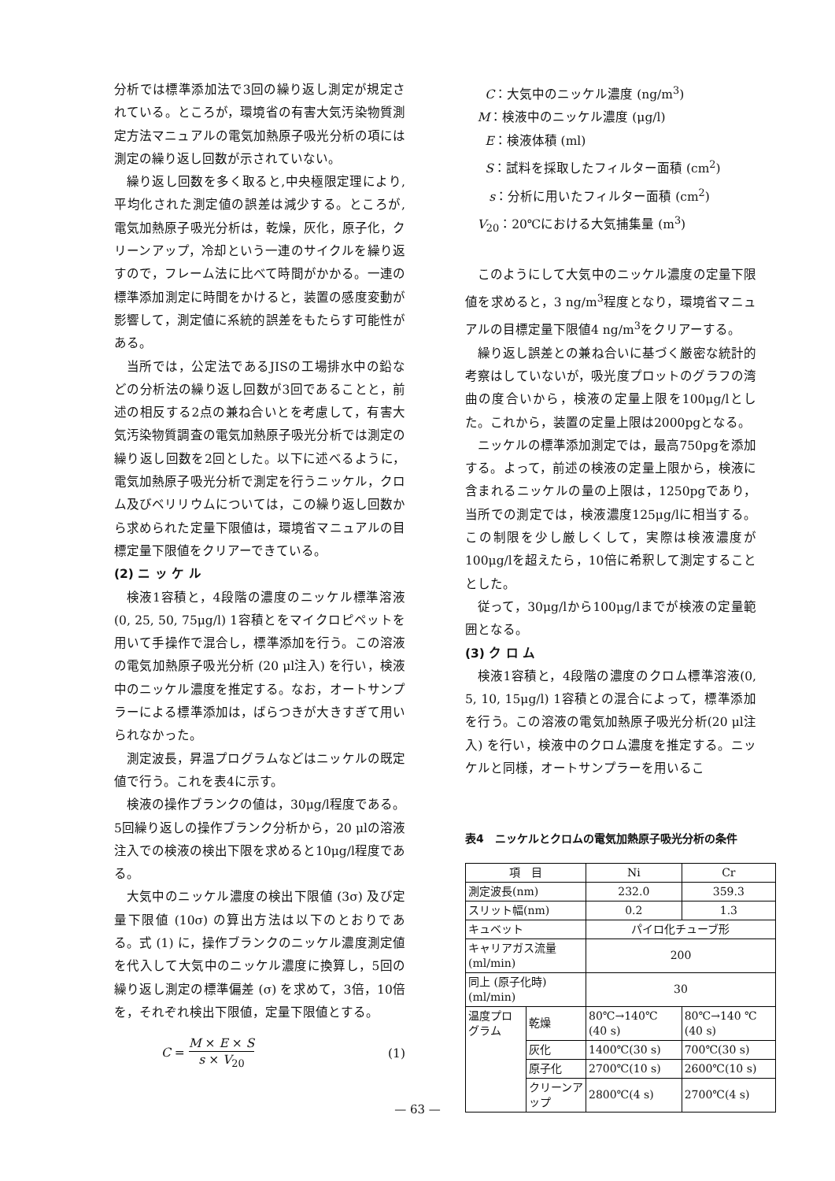分析では標準添加法で3回の繰り返し測定が規定されている。ところが，環境省の有害大気汚染物質測定方法マニュアルの電気加熱原子吸光分析の項には測定の繰り返し回数が示されていない。
繰り返し回数を多く取ると,中央極限定理により,平均化された測定値の誤差は減少する。ところが,電気加熱原子吸光分析は，乾燥，灰化，原子化，クリーンアップ，冷却という一連のサイクルを繰り返すので，フレーム法に比べて時間がかかる。一連の標準添加測定に時間をかけると，装置の感度変動が影響して，測定値に系統的誤差をもたらす可能性がある。
当所では，公定法であるJISの工場排水中の鉛などの分析法の繰り返し回数が3回であることと，前述の相反する2点の兼ね合いとを考慮して，有害大気汚染物質調査の電気加熱原子吸光分析では測定の繰り返し回数を2回とした。以下に述べるように，電気加熱原子吸光分析で測定を行うニッケル，クロム及びベリリウムについては，この繰り返し回数から求められた定量下限値は，環境省マニュアルの目標定量下限値をクリアーできている。
(2) ニ ッ ケ ル
検液1容積と，4段階の濃度のニッケル標準溶液(0, 25, 50, 75μg/l) 1容積とをマイクロピペットを用いて手操作で混合し，標準添加を行う。この溶液の電気加熱原子吸光分析 (20 μl注入) を行い，検液中のニッケル濃度を推定する。なお，オートサンプラーによる標準添加は，ばらつきが大きすぎて用いられなかった。
測定波長，昇温プログラムなどはニッケルの既定値で行う。これを表4に示す。
検液の操作ブランクの値は，30μg/l程度である。5回繰り返しの操作ブランク分析から，20 μlの溶液注入での検液の検出下限を求めると10μg/l程度である。
大気中のニッケル濃度の検出下限値 (3σ) 及び定量下限値 (10σ) の算出方法は以下のとおりである。式 (1) に，操作ブランクのニッケル濃度測定値を代入して大気中のニッケル濃度に換算し，5回の繰り返し測定の標準偏差 (σ) を求めて，3倍，10倍を，それぞれ検出下限値，定量下限値とする。
C = M × E × S s × V<sub>20</sub> (1)
C：大気中のニッケル濃度 (ng/m<sup>3</sup>)
M：検液中のニッケル濃度 (μg/l)
E：検液体積 (ml)
S：試料を採取したフィルター面積 (cm<sup>2</sup>)
s：分析に用いたフィルター面積 (cm<sup>2</sup>)
V<sub>20</sub>：20℃における大気捕集量 (m<sup>3</sup>)
このようにして大気中のニッケル濃度の定量下限値を求めると，3 ng/m<sup>3</sup>程度となり，環境省マニュアルの目標定量下限値4 ng/m<sup>3</sup>をクリアーする。
繰り返し誤差との兼ね合いに基づく厳密な統計的考察はしていないが，吸光度プロットのグラフの湾曲の度合いから，検液の定量上限を100μg/lとした。これから，装置の定量上限は2000pgとなる。
ニッケルの標準添加測定では，最高750pgを添加する。よって，前述の検液の定量上限から，検液に含まれるニッケルの量の上限は，1250pgであり，当所での測定では，検液濃度125μg/lに相当する。この制限を少し厳しくして，実際は検液濃度が100μg/lを超えたら，10倍に希釈して測定することとした。
従って，30μg/lから100μg/lまでが検液の定量範囲となる。
(3) ク ロ ム
検液1容積と，4段階の濃度のクロム標準溶液(0, 5, 10, 15μg/l) 1容積との混合によって，標準添加を行う。この溶液の電気加熱原子吸光分析(20 μl注入) を行い，検液中のクロム濃度を推定する。ニッケルと同様，オートサンプラーを用いるこ
表4　ニッケルとクロムの電気加熱原子吸光分析の条件
| 項 目 | | Ni | Cr |
| --- | --- | --- | --- |
| 測定波長(nm) | | 232.0 | 359.3 |
| スリット幅(nm) | | 0.2 | 1.3 |
| キュベット | | パイロ化チューブ形 | |
| キャリアガス流量 (ml/min) | | 200 | |
| 同上 (原子化時) (ml/min) | | 30 | |
| 温度プログラム | 乾燥 | 80℃→140℃ (40 s) | 80℃→140 ℃ (40 s) |
| | 灰化 | 1400℃(30 s) | 700℃(30 s) |
| | 原子化 | 2700℃(10 s) | 2600℃(10 s) |
| | クリーンアップ | 2800℃(4 s) | 2700℃(4 s) |
— 63 —